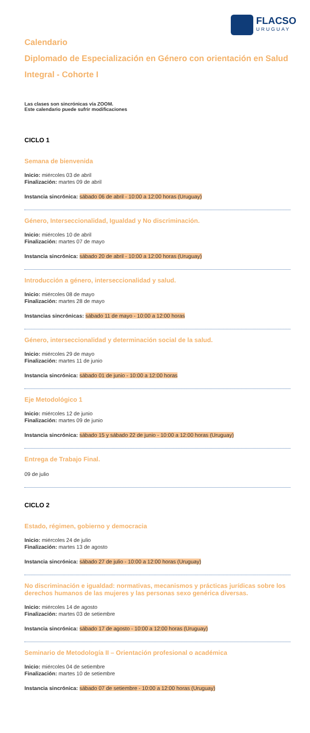FLACSO
URUGUAY
Calendario
Diplomado de Especialización en Género con orientación en Salud Integral - Cohorte I
Las clases son sincrónicas vía ZOOM.
Este calendario puede sufrir modificaciones
CICLO 1
Semana de bienvenida
Inicio: miércoles 03 de abril
Finalización: martes 09 de abril
Instancia sincrónica: sábado 06 de abril - 10:00 a 12:00 horas (Uruguay)
Género, Interseccionalidad, Igualdad y No discriminación.
Inicio: miércoles 10 de abril
Finalización: martes 07 de mayo
Instancia sincrónica: sábado 20 de abril - 10:00 a 12:00 horas (Uruguay)
Introducción a género, interseccionalidad y salud.
Inicio: miércoles 08 de mayo
Finalización: martes 28 de mayo
Instancias sincrónicas: sábado 11 de mayo - 10:00 a 12:00 horas
Género, interseccionalidad y determinación social de la salud.
Inicio: miércoles 29 de mayo
Finalización: martes 11 de junio
Instancia sincrónica: sábado 01 de junio - 10:00 a 12:00 horas
Eje Metodológico 1
Inicio: miércoles 12 de junio
Finalización: martes 09 de junio
Instancia sincrónica: sábado 15 y sábado 22 de junio - 10:00 a 12:00 horas (Uruguay)
Entrega de Trabajo Final.
09 de julio
CICLO 2
Estado, régimen, gobierno y democracia
Inicio: miércoles 24 de julio
Finalización: martes 13 de agosto
Instancia sincrónica: sábado 27 de julio - 10:00 a 12:00 horas (Uruguay)
No discriminación e igualdad: normativas, mecanismos y prácticas jurídicas sobre los derechos humanos de las mujeres y las personas sexo genérica diversas.
Inicio: miércoles 14 de agosto
Finalización: martes 03 de setiembre
Instancia sincrónica: sábado 17 de agosto - 10:00 a 12:00 horas (Uruguay)
Seminario de Metodología II – Orientación profesional o académica
Inicio: miércoles 04 de setiembre
Finalización: martes 10 de setiembre
Instancia sincrónica: sábado 07 de setiembre - 10:00 a 12:00 horas (Uruguay)